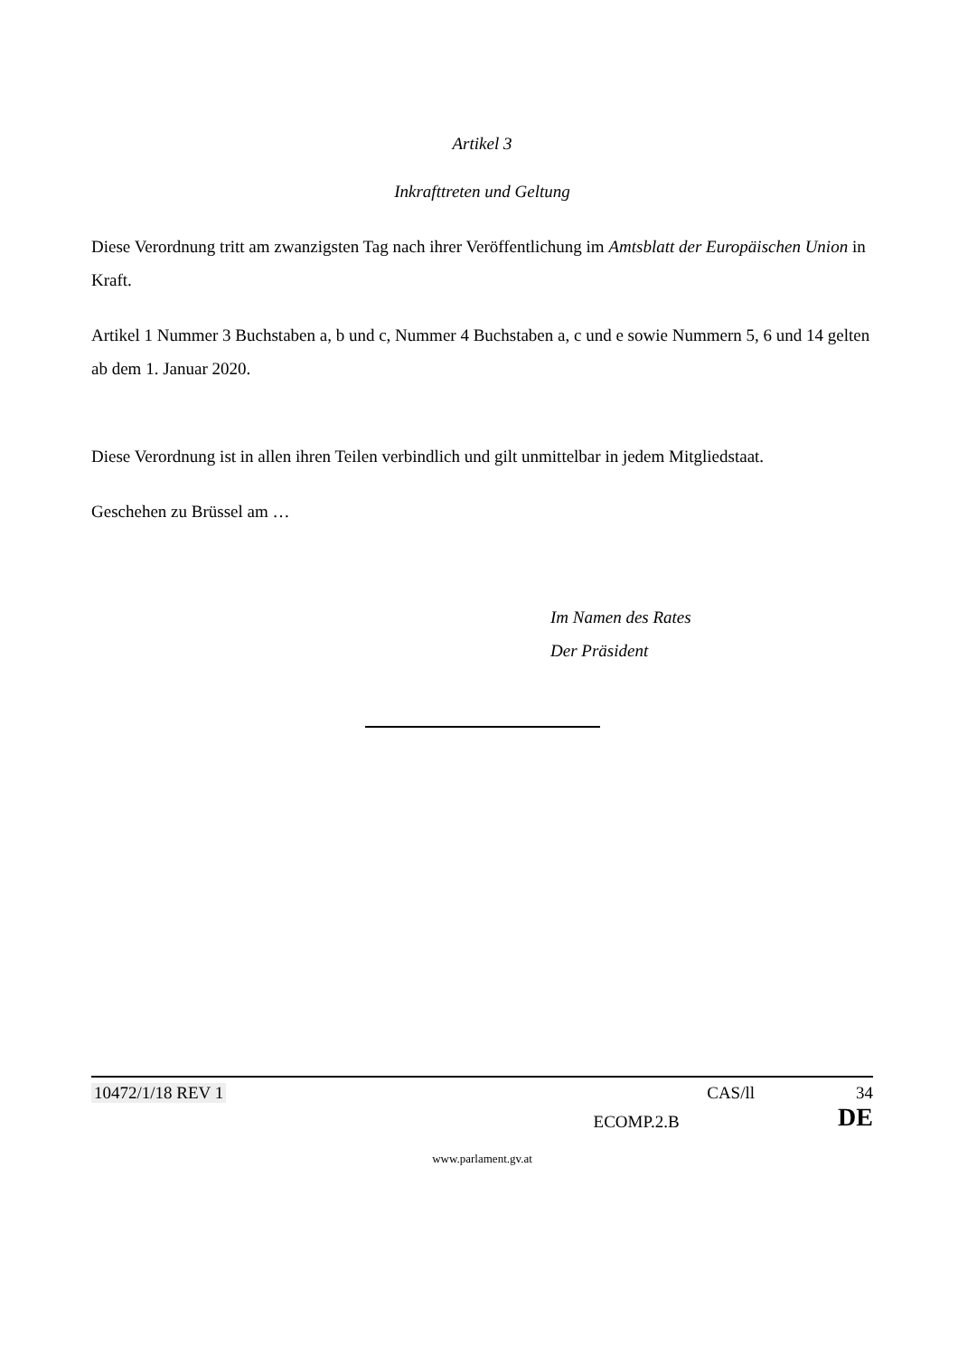Artikel 3
Inkrafttreten und Geltung
Diese Verordnung tritt am zwanzigsten Tag nach ihrer Veröffentlichung im Amtsblatt der Europäischen Union in Kraft.
Artikel 1 Nummer 3 Buchstaben a, b und c, Nummer 4 Buchstaben a, c und e sowie Nummern 5, 6 und 14 gelten ab dem 1. Januar 2020.
Diese Verordnung ist in allen ihren Teilen verbindlich und gilt unmittelbar in jedem Mitgliedstaat.
Geschehen zu Brüssel am …
Im Namen des Rates
Der Präsident
10472/1/18 REV 1 CAS/ll 34
ECOMP.2.B DE
www.parlament.gv.at